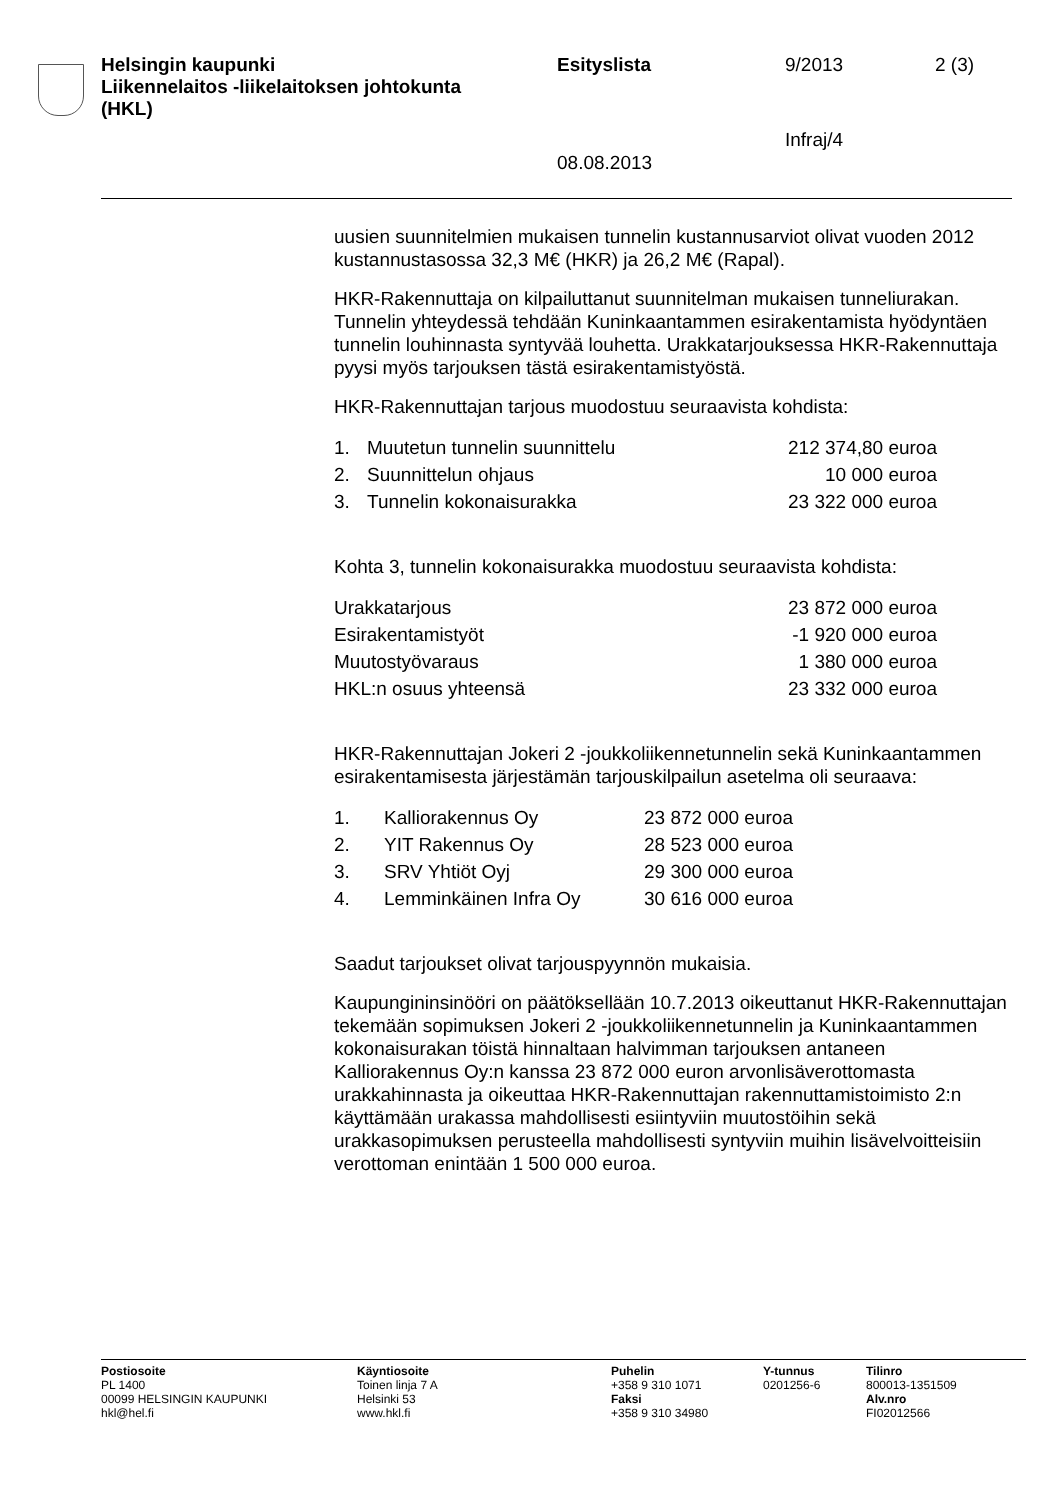Helsingin kaupunki
Liikennelaitos -liikelaitoksen johtokunta
(HKL)
Esityslista 9/2013 2 (3)
Infraj/4
08.08.2013
uusien suunnitelmien mukaisen tunnelin kustannusarviot olivat vuoden 2012 kustannustasossa 32,3 M€ (HKR) ja 26,2 M€ (Rapal).
HKR-Rakennuttaja on kilpailuttanut suunnitelman mukaisen tunneliurakan. Tunnelin yhteydessä tehdään Kuninkaantammen esirakentamista hyödyntäen tunnelin louhinnasta syntyvää louhetta. Urakkatarjouksessa HKR-Rakennuttaja pyysi myös tarjouksen tästä esirakentamistyöstä.
HKR-Rakennuttajan tarjous muodostuu seuraavista kohdista:
| 1. | Muutetun tunnelin suunnittelu | 212 374,80 euroa |
| 2. | Suunnittelun ohjaus | 10 000 euroa |
| 3. | Tunnelin kokonaisurakka | 23 322 000 euroa |
Kohta 3, tunnelin kokonaisurakka muodostuu seuraavista kohdista:
| Urakkatarjous | 23 872 000 euroa |
| Esirakentamistyöt | -1 920 000 euroa |
| Muutostyövaraus | 1 380 000 euroa |
| HKL:n osuus yhteensä | 23 332 000 euroa |
HKR-Rakennuttajan Jokeri 2 -joukkoliikennetunnelin sekä Kuninkaantammen esirakentamisesta järjestämän tarjouskilpailun asetelma oli seuraava:
| 1. | Kalliorakennus Oy | 23 872 000 euroa |
| 2. | YIT Rakennus Oy | 28 523 000 euroa |
| 3. | SRV Yhtiöt Oyj | 29 300 000 euroa |
| 4. | Lemminkäinen Infra Oy | 30 616 000 euroa |
Saadut tarjoukset olivat tarjouspyynnön mukaisia.
Kaupungininsinööri on päätöksellään 10.7.2013 oikeuttanut HKR-Rakennuttajan tekemään sopimuksen Jokeri 2 -joukkoliikennetunnelin ja Kuninkaantammen kokonaisurakan töistä hinnaltaan halvimman tarjouksen antaneen Kalliorakennus Oy:n kanssa 23 872 000 euron arvonlisäverottomasta urakkahinnasta ja oikeuttaa HKR-Rakennuttajan rakennuttamistoimisto 2:n käyttämään urakassa mahdollisesti esiintyviin muutostöihin sekä urakkasopimuksen perusteella mahdollisesti syntyviin muihin lisävelvoitteisiin verottoman enintään 1 500 000 euroa.
Postiosoite
PL 1400
00099 HELSINGIN KAUPUNKI
hkl@hel.fi
Käyntiosoite
Toinen linja 7 A
Helsinki 53
www.hkl.fi
Puhelin
+358 9 310 1071
Faksi
+358 9 310 34980
Y-tunnus
0201256-6
Tilinro
800013-1351509
Alv.nro
FI02012566